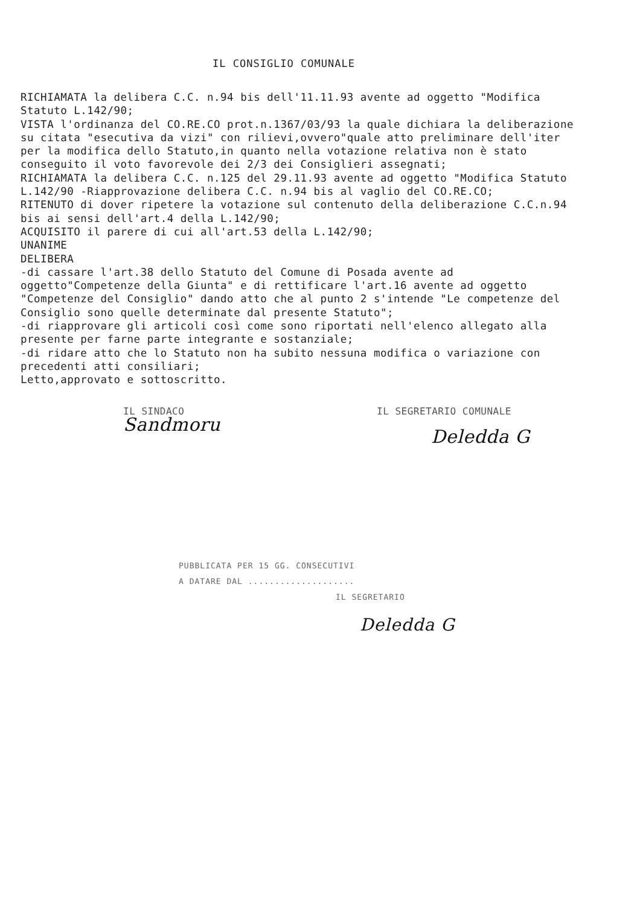IL CONSIGLIO COMUNALE
RICHIAMATA la delibera C.C. n.94 bis dell'11.11.93 avente ad oggetto "Modifica Statuto L.142/90;
VISTA l'ordinanza del CO.RE.CO prot.n.1367/03/93 la quale dichiara la deliberazione su citata "esecutiva da vizi" con rilievi,ovvero"quale atto preliminare dell'iter per la modifica dello Statuto,in quanto nella votazione relativa non è stato conseguito il voto favorevole dei 2/3 dei Consiglieri assegnati;
RICHIAMATA la delibera C.C. n.125 del 29.11.93 avente ad oggetto "Modifica Statuto L.142/90 -Riapprovazione delibera C.C. n.94 bis al vaglio del CO.RE.CO;
RITENUTO di dover ripetere la votazione sul contenuto della deliberazione C.C.n.94 bis ai sensi dell'art.4 della L.142/90;
ACQUISITO il parere di cui all'art.53 della L.142/90;
UNANIME
DELIBERA
-di cassare l'art.38 dello Statuto del Comune di Posada avente ad oggetto"Competenze della Giunta" e di rettificare l'art.16 avente ad oggetto "Competenze del Consiglio" dando atto che al punto 2 s'intende "Le competenze del Consiglio sono quelle determinate dal presente Statuto";
-di riapprovare gli articoli così come sono riportati nell'elenco allegato alla presente per farne parte integrante e sostanziale;
-di ridare atto che lo Statuto non ha subito nessuna modifica o variazione con precedenti atti consiliari;
Letto,approvato e sottoscritto.
IL SINDACO
Sandmoru
IL SEGRETARIO COMUNALE
Deledda G
PUBBLICATA PER 15 GG. CONSECUTIVI
A DATARE DAL ....................
IL SEGRETARIO
Deledda G